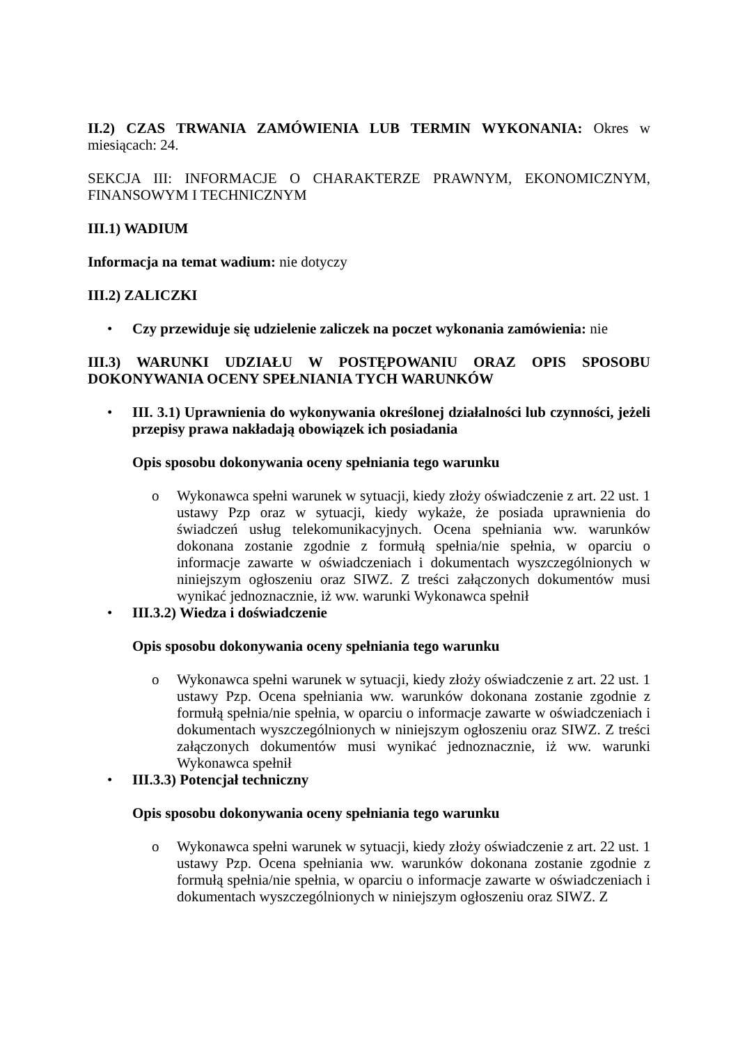II.2) CZAS TRWANIA ZAMÓWIENIA LUB TERMIN WYKONANIA: Okres w miesiącach: 24.
SEKCJA III: INFORMACJE O CHARAKTERZE PRAWNYM, EKONOMICZNYM, FINANSOWYM I TECHNICZNYM
III.1) WADIUM
Informacja na temat wadium: nie dotyczy
III.2) ZALICZKI
• Czy przewiduje się udzielenie zaliczek na poczet wykonania zamówienia: nie
III.3) WARUNKI UDZIAŁU W POSTĘPOWANIU ORAZ OPIS SPOSOBU DOKONYWANIA OCENY SPEŁNIANIA TYCH WARUNKÓW
• III. 3.1) Uprawnienia do wykonywania określonej działalności lub czynności, jeżeli przepisy prawa nakładają obowiązek ich posiadania
Opis sposobu dokonywania oceny spełniania tego warunku
o Wykonawca spełni warunek w sytuacji, kiedy złoży oświadczenie z art. 22 ust. 1 ustawy Pzp oraz w sytuacji, kiedy wykaże, że posiada uprawnienia do świadczeń usług telekomunikacyjnych. Ocena spełniania ww. warunków dokonana zostanie zgodnie z formułą spełnia/nie spełnia, w oparciu o informacje zawarte w oświadczeniach i dokumentach wyszczególnionych w niniejszym ogłoszeniu oraz SIWZ. Z treści załączonych dokumentów musi wynikać jednoznacznie, iż ww. warunki Wykonawca spełnił
• III.3.2) Wiedza i doświadczenie
Opis sposobu dokonywania oceny spełniania tego warunku
o Wykonawca spełni warunek w sytuacji, kiedy złoży oświadczenie z art. 22 ust. 1 ustawy Pzp. Ocena spełniania ww. warunków dokonana zostanie zgodnie z formułą spełnia/nie spełnia, w oparciu o informacje zawarte w oświadczeniach i dokumentach wyszczególnionych w niniejszym ogłoszeniu oraz SIWZ. Z treści załączonych dokumentów musi wynikać jednoznacznie, iż ww. warunki Wykonawca spełnił
• III.3.3) Potencjał techniczny
Opis sposobu dokonywania oceny spełniania tego warunku
o Wykonawca spełni warunek w sytuacji, kiedy złoży oświadczenie z art. 22 ust. 1 ustawy Pzp. Ocena spełniania ww. warunków dokonana zostanie zgodnie z formułą spełnia/nie spełnia, w oparciu o informacje zawarte w oświadczeniach i dokumentach wyszczególnionych w niniejszym ogłoszeniu oraz SIWZ. Z